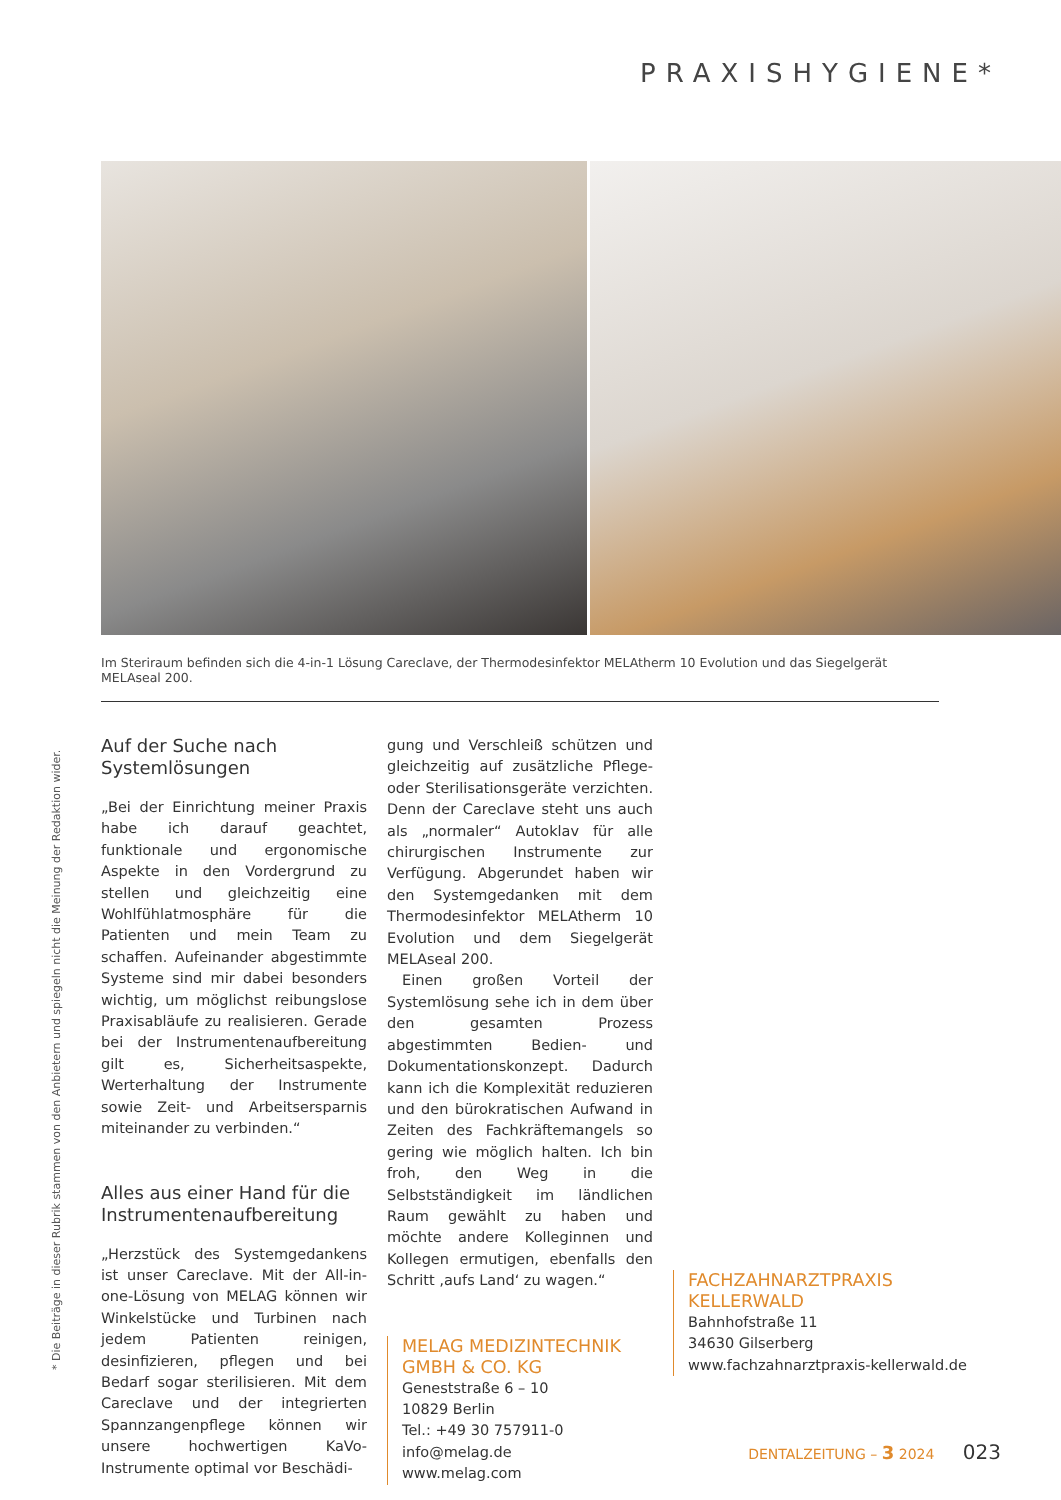PRAXISHYGIENE*
Im Steriraum befinden sich die 4-in-1 Lösung Careclave, der Thermodesinfektor MELAtherm 10 Evolution und das Siegelgerät MELAseal 200.
Auf der Suche nach Systemlösungen
„Bei der Einrichtung meiner Praxis habe ich darauf geachtet, funktionale und ergonomische Aspekte in den Vordergrund zu stellen und gleichzeitig eine Wohlfühlatmosphäre für die Patienten und mein Team zu schaffen. Aufeinander abgestimmte Systeme sind mir dabei besonders wichtig, um möglichst reibungslose Praxisabläufe zu realisieren. Gerade bei der Instrumentenaufbereitung gilt es, Sicherheitsaspekte, Werterhaltung der Instrumente sowie Zeit- und Arbeitsersparnis miteinander zu verbinden.“
Alles aus einer Hand für die Instrumentenaufbereitung
„Herzstück des Systemgedankens ist unser Careclave. Mit der All-in-one-Lösung von MELAG können wir Winkelstücke und Turbinen nach jedem Patienten reinigen, desinfizieren, pflegen und bei Bedarf sogar sterilisieren. Mit dem Careclave und der integrierten Spannzangenpflege können wir unsere hochwertigen KaVo-Instrumente optimal vor Beschädi-
gung und Verschleiß schützen und gleichzeitig auf zusätzliche Pflege- oder Sterilisationsgeräte verzichten. Denn der Careclave steht uns auch als „normaler“ Autoklav für alle chirurgischen Instrumente zur Verfügung. Abgerundet haben wir den Systemgedanken mit dem Thermodesinfektor MELAtherm 10 Evolution und dem Siegelgerät MELAseal 200.
Einen großen Vorteil der Systemlösung sehe ich in dem über den gesamten Prozess abgestimmten Bedien- und Dokumentationskonzept. Dadurch kann ich die Komplexität reduzieren und den bürokratischen Aufwand in Zeiten des Fachkräftemangels so gering wie möglich halten. Ich bin froh, den Weg in die Selbstständigkeit im ländlichen Raum gewählt zu haben und möchte andere Kolleginnen und Kollegen ermutigen, ebenfalls den Schritt ‚aufs Land‘ zu wagen.“
MELAG MEDIZINTECHNIK GMBH & CO. KG
Geneststraße 6 – 10
10829 Berlin
Tel.: +49 30 757911-0
info@melag.de
www.melag.com
FACHZAHNARZTPRAXIS KELLERWALD
Bahnhofstraße 11
34630 Gilserberg
www.fachzahnarztpraxis-kellerwald.de
* Die Beiträge in dieser Rubrik stammen von den Anbietern und spiegeln nicht die Meinung der Redaktion wider.
DENTALZEITUNG – 3 2024 023